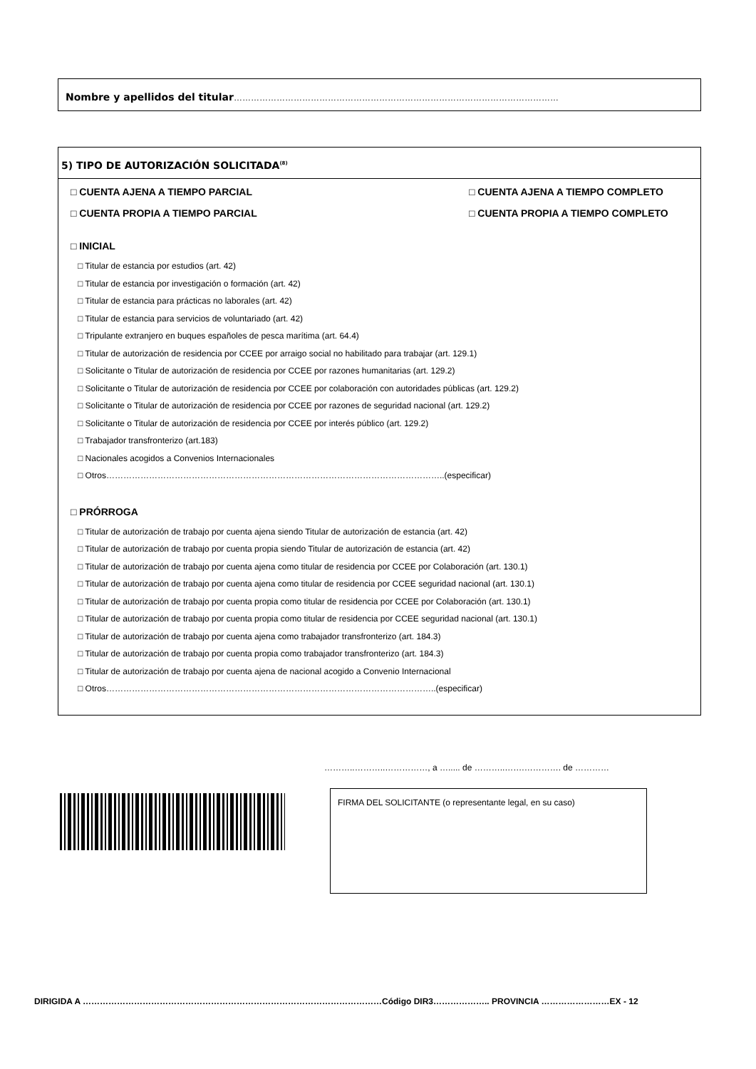Nombre y apellidos del titular……………………………………………………………………………………………………
5) TIPO DE AUTORIZACIÓN SOLICITADA<sup>(8)</sup>
□ CUENTA AJENA A TIEMPO PARCIAL □ CUENTA AJENA A TIEMPO COMPLETO
□ CUENTA PROPIA A TIEMPO PARCIAL □ CUENTA PROPIA A TIEMPO COMPLETO
□ INICIAL
□ Titular de estancia por estudios (art. 42)
□ Titular de estancia por investigación o formación (art. 42)
□ Titular de estancia para prácticas no laborales (art. 42)
□ Titular de estancia para servicios de voluntariado (art. 42)
□ Tripulante extranjero en buques españoles de pesca marítima (art. 64.4)
□ Titular de autorización de residencia por CCEE por arraigo social no habilitado para trabajar (art. 129.1)
□ Solicitante o Titular de autorización de residencia por CCEE por razones humanitarias (art. 129.2)
□ Solicitante o Titular de autorización de residencia por CCEE por colaboración con autoridades públicas (art. 129.2)
□ Solicitante o Titular de autorización de residencia por CCEE por razones de seguridad nacional (art. 129.2)
□ Solicitante o Titular de autorización de residencia por CCEE por interés público (art. 129.2)
□ Trabajador transfronterizo (art.183)
□ Nacionales acogidos a Convenios Internacionales
□ Otros………………………………………………………………………………………………………..(especificar)
□ PRÓRROGA
□ Titular de autorización de trabajo por cuenta ajena siendo Titular de autorización de estancia (art. 42)
□ Titular de autorización de trabajo por cuenta propia siendo Titular de autorización de estancia (art. 42)
□ Titular de autorización de trabajo por cuenta ajena como titular de residencia por CCEE por Colaboración (art. 130.1)
□ Titular de autorización de trabajo por cuenta ajena como titular de residencia por CCEE seguridad nacional (art. 130.1)
□ Titular de autorización de trabajo por cuenta propia como titular de residencia por CCEE por Colaboración (art. 130.1)
□ Titular de autorización de trabajo por cuenta propia como titular de residencia por CCEE seguridad nacional (art. 130.1)
□ Titular de autorización de trabajo por cuenta ajena como trabajador transfronterizo (art. 184.3)
□ Titular de autorización de trabajo por cuenta propia como trabajador transfronterizo (art. 184.3)
□ Titular de autorización de trabajo por cuenta ajena de nacional acogido a Convenio Internacional
□ Otros……………………………………………………………………………………………………..(especificar)
………..………..……………, a …..... de ………..…….…………. de …………
FIRMA DEL SOLICITANTE (o representante legal, en su caso)
DIRIGIDA A ……………………………………………………………………………………………Código DIR3……………….. PROVINCIA ……………………EX - 12